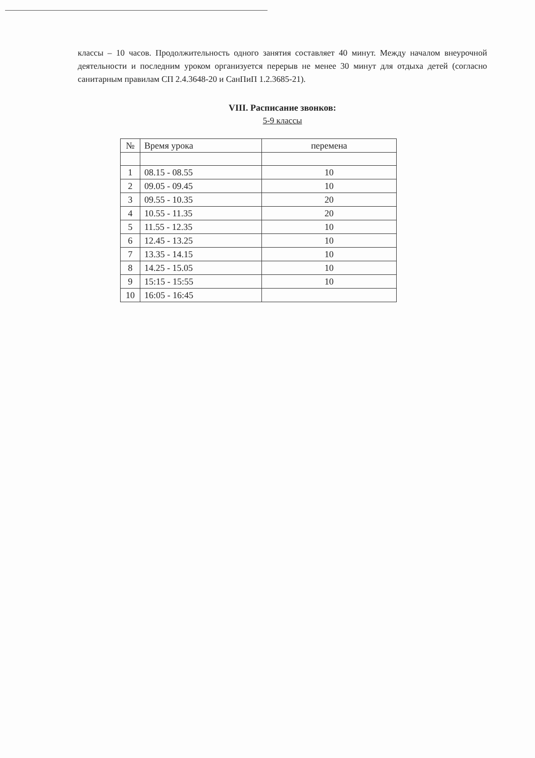классы – 10 часов. Продолжительность одного занятия составляет 40 минут. Между началом внеурочной деятельности и последним уроком организуется перерыв не менее 30 минут для отдыха детей (согласно санитарным правилам СП 2.4.3648-20 и СанПиП 1.2.3685-21).
VIII. Расписание звонков:
5-9 классы
| № | Время урока | перемена |
| --- | --- | --- |
| 1 | 08.15 - 08.55 | 10 |
| 2 | 09.05 - 09.45 | 10 |
| 3 | 09.55 - 10.35 | 20 |
| 4 | 10.55 - 11.35 | 20 |
| 5 | 11.55 - 12.35 | 10 |
| 6 | 12.45 - 13.25 | 10 |
| 7 | 13.35 - 14.15 | 10 |
| 8 | 14.25 - 15.05 | 10 |
| 9 | 15:15 - 15:55 | 10 |
| 10 | 16:05 - 16:45 | |